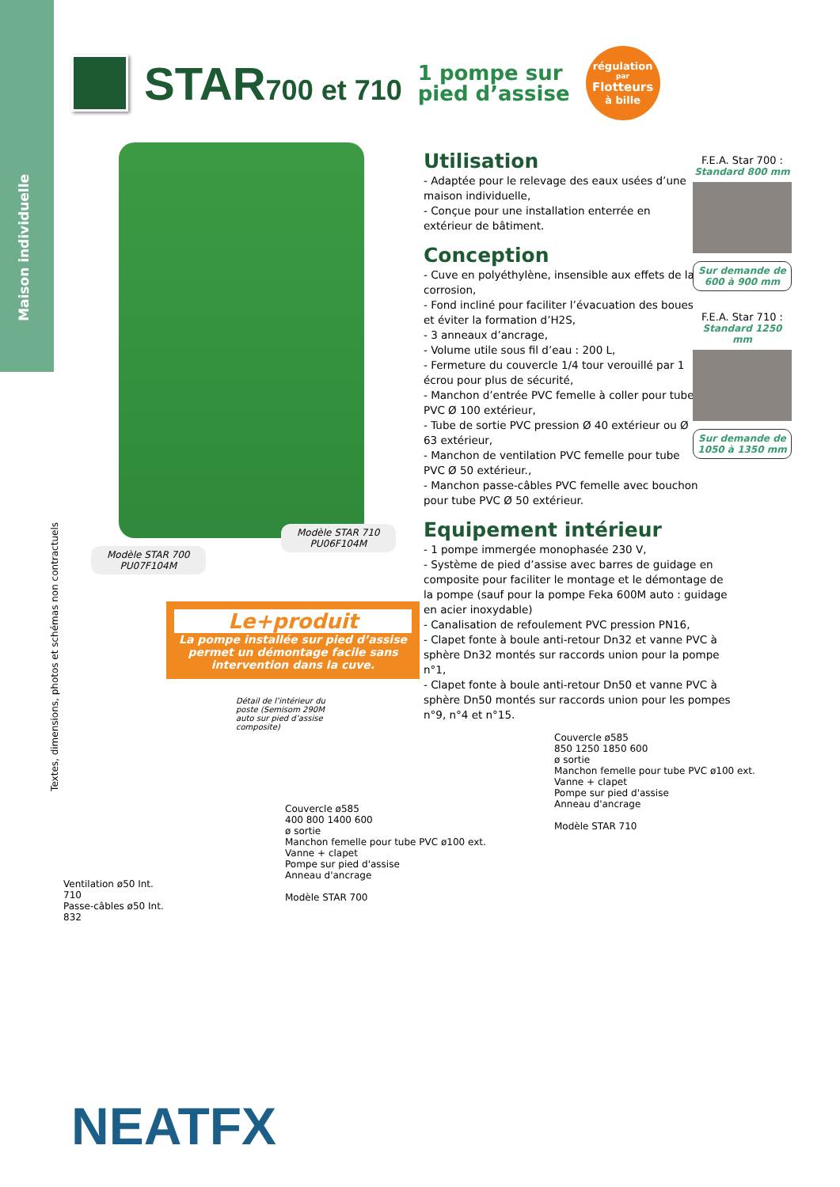Maison individuelle
Textes, dimensions, photos et schémas non contractuels
STAR700 et 710
1 pompe sur
pied d’assise
régulation
par
Flotteurs
à bille
Modèle STAR 710
PU06F104M
Modèle STAR 700
PU07F104M
Le+produit
La pompe installée sur pied d’assise permet un démontage facile sans intervention dans la cuve.
Détail de l’intérieur du poste (Semisom 290M auto sur pied d’assise composite)
Utilisation
- Adaptée pour le relevage des eaux usées d’une maison individuelle,
- Conçue pour une installation enterrée en extérieur de bâtiment.
Conception
- Cuve en polyéthylène, insensible aux effets de la corrosion,
- Fond incliné pour faciliter l’évacuation des boues et éviter la formation d’H2S,
- 3 anneaux d’ancrage,
- Volume utile sous fil d’eau : 200 L,
- Fermeture du couvercle 1/4 tour verouillé par 1 écrou pour plus de sécurité,
- Manchon d’entrée PVC femelle à coller pour tube PVC Ø 100 extérieur,
- Tube de sortie PVC pression Ø 40 extérieur ou Ø 63 extérieur,
- Manchon de ventilation PVC femelle pour tube PVC Ø 50 extérieur.,
- Manchon passe-câbles PVC femelle avec bouchon pour tube PVC Ø 50 extérieur.
Equipement intérieur
- 1 pompe immergée monophasée 230 V,
- Système de pied d’assise avec barres de guidage en composite pour faciliter le montage et le démontage de la pompe (sauf pour la pompe Feka 600M auto : guidage en acier inoxydable)
- Canalisation de refoulement PVC pression PN16,
- Clapet fonte à boule anti-retour Dn32 et vanne PVC à sphère Dn32 montés sur raccords union pour la pompe n°1,
- Clapet fonte à boule anti-retour Dn50 et vanne PVC à sphère Dn50 montés sur raccords union pour les pompes n°9, n°4 et n°15.
F.E.A. Star 700 :
Standard 800 mm
Sur demande de 600 à 900 mm
F.E.A. Star 710 :
Standard 1250 mm
Sur demande de 1050 à 1350 mm
Ventilation ø50 Int.
710
Passe-câbles ø50 Int.
832
Couvercle ø585
400 800 1400 600
ø sortie
Manchon femelle pour tube PVC ø100 ext.
Vanne + clapet
Pompe sur pied d'assise
Anneau d'ancrage
Modèle STAR 700
Couvercle ø585
850 1250 1850 600
ø sortie
Manchon femelle pour tube PVC ø100 ext.
Vanne + clapet
Pompe sur pied d'assise
Anneau d'ancrage
Modèle STAR 710
NEATFX